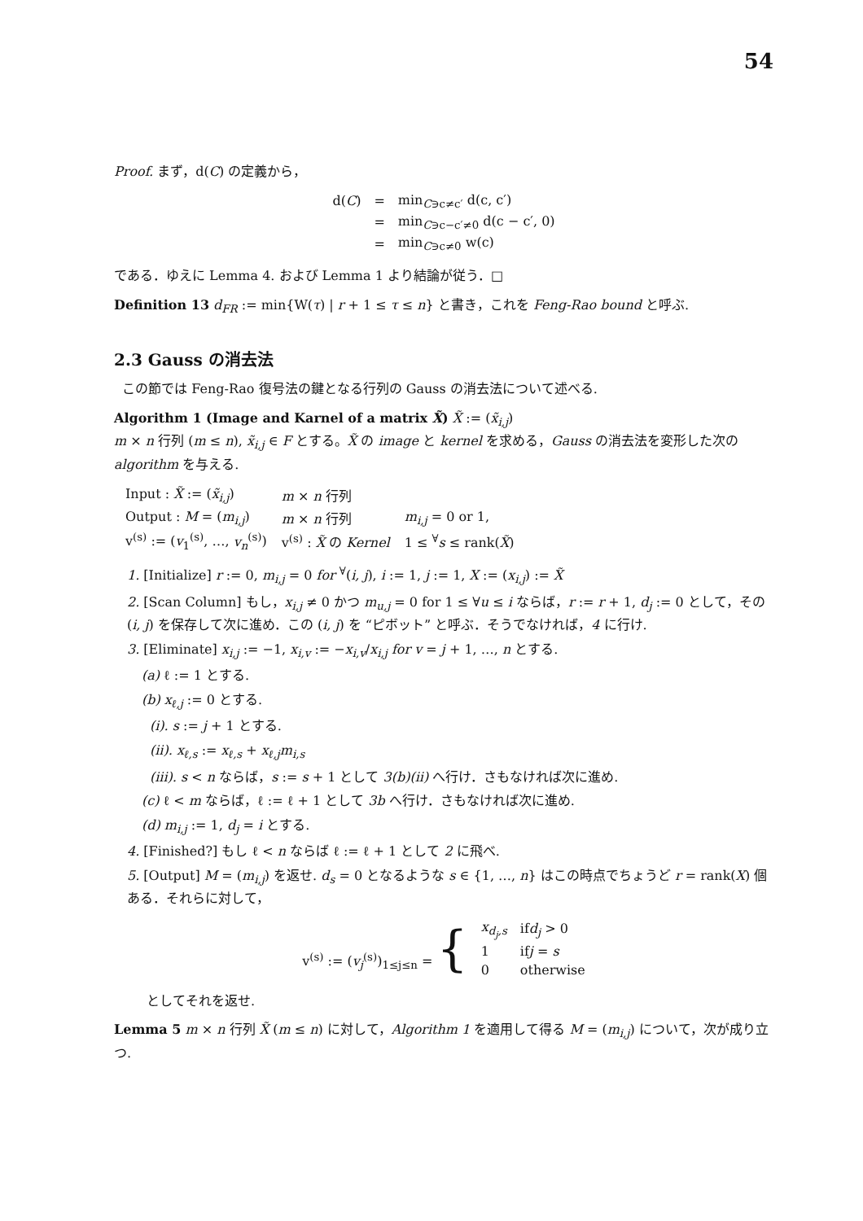54
Proof. まず，d(C) の定義から，
| d( C ) | = | min<sub>C∋c≠c′</sub> d(c, c′) |
| | = | min<sub>C∋c−c′≠0</sub> d(c − c′, 0) |
| | = | min<sub>C∋c≠0</sub> w(c) |
である．ゆえに Lemma 4. および Lemma 1 より結論が従う．□
Definition 13 d<sub>FR</sub> := min{W(τ) | r + 1 ≤ τ ≤ n} と書き，これを Feng-Rao bound と呼ぶ.
2.3 Gauss の消去法
この節では Feng-Rao 復号法の鍵となる行列の Gauss の消去法について述べる.
Algorithm 1 (Image and Karnel of a matrix X̃) X̃ := (x̃<sub>i,j</sub>)
m × n 行列 (m ≤ n), x̃<sub>i,j</sub> ∈ F とする。X̃ の image と kernel を求める，Gauss の消去法を変形した次の algorithm を与える.
| Input : X̃ := ( x̃<sub>i,j</sub> ) | m × n 行列 | |
| Output : M = ( m<sub>i,j</sub> ) | m × n 行列 | m<sub>i,j</sub> = 0 or 1, |
| v<sup>(s)</sup> := ( v<sub>1</sub><sup>(s)</sup>, …, v<sub>n</sub><sup>(s)</sup>) | v<sup>(s)</sup> : X̃ の Kernel | 1 ≤ <sup>∀</sup> s ≤ rank( X̃ ) |
1. [Initialize] r := 0, m<sub>i,j</sub> = 0 for <sup>∀</sup>(i, j), i := 1, j := 1, X := (x<sub>i,j</sub>) := X̃
2. [Scan Column] もし，x<sub>i,j</sub> ≠ 0 かつ m<sub>u,j</sub> = 0 for 1 ≤ ∀u ≤ i ならば，r := r + 1, d<sub>j</sub> := 0 として，その (i, j) を保存して次に進め．この (i, j) を “ピボット” と呼ぶ．そうでなければ，4 に行け.
3. [Eliminate] x<sub>i,j</sub> := −1, x<sub>i,v</sub> := −x<sub>i,v</sub>/x<sub>i,j</sub> for v = j + 1, …, n とする.
(a) ℓ := 1 とする.
(b) x<sub>ℓ,j</sub> := 0 とする.
(i). s := j + 1 とする.
(ii). x<sub>ℓ,s</sub> := x<sub>ℓ,s</sub> + x<sub>ℓ,j</sub>m<sub>i,s</sub>
(iii). s < n ならば，s := s + 1 として 3(b)(ii) へ行け．さもなければ次に進め.
(c) ℓ < m ならば，ℓ := ℓ + 1 として 3b へ行け．さもなければ次に進め.
(d) m<sub>i,j</sub> := 1, d<sub>j</sub> = i とする.
4. [Finished?] もし ℓ < n ならば ℓ := ℓ + 1 として 2 に飛べ.
5. [Output] M = (m<sub>i,j</sub>) を返せ. d<sub>s</sub> = 0 となるような s ∈ {1, …, n} はこの時点でちょうど r = rank(X) 個ある．それらに対して，
| v<sup>(s)</sup> := ( v<sub>j</sub><sup>(s)</sup>)<sub>1≤j≤n</sub> = { | x<sub>d<sub>j</sub>,s</sub> | if d<sub>j</sub> > 0 |
| | 1 | if j = s |
| | 0 | otherwise |
としてそれを返せ.
Lemma 5 m × n 行列 X̃ (m ≤ n) に対して，Algorithm 1 を適用して得る M = (m<sub>i,j</sub>) について，次が成り立つ.